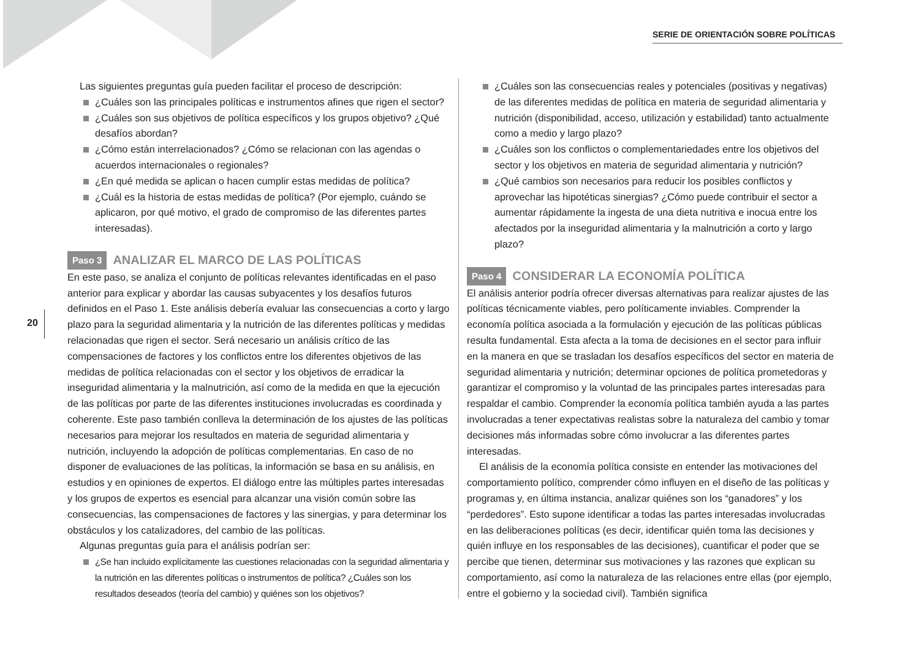SERIE DE ORIENTACIÓN SOBRE POLÍTICAS
20
Las siguientes preguntas guía pueden facilitar el proceso de descripción:
¿Cuáles son las principales políticas e instrumentos afines que rigen el sector?
¿Cuáles son sus objetivos de política específicos y los grupos objetivo? ¿Qué desafíos abordan?
¿Cómo están interrelacionados? ¿Cómo se relacionan con las agendas o acuerdos internacionales o regionales?
¿En qué medida se aplican o hacen cumplir estas medidas de política?
¿Cuál es la historia de estas medidas de política? (Por ejemplo, cuándo se aplicaron, por qué motivo, el grado de compromiso de las diferentes partes interesadas).
Paso 3 ANALIZAR EL MARCO DE LAS POLÍTICAS
En este paso, se analiza el conjunto de políticas relevantes identificadas en el paso anterior para explicar y abordar las causas subyacentes y los desafíos futuros definidos en el Paso 1. Este análisis debería evaluar las consecuencias a corto y largo plazo para la seguridad alimentaria y la nutrición de las diferentes políticas y medidas relacionadas que rigen el sector. Será necesario un análisis crítico de las compensaciones de factores y los conflictos entre los diferentes objetivos de las medidas de política relacionadas con el sector y los objetivos de erradicar la inseguridad alimentaria y la malnutrición, así como de la medida en que la ejecución de las políticas por parte de las diferentes instituciones involucradas es coordinada y coherente. Este paso también conlleva la determinación de los ajustes de las políticas necesarios para mejorar los resultados en materia de seguridad alimentaria y nutrición, incluyendo la adopción de políticas complementarias. En caso de no disponer de evaluaciones de las políticas, la información se basa en su análisis, en estudios y en opiniones de expertos. El diálogo entre las múltiples partes interesadas y los grupos de expertos es esencial para alcanzar una visión común sobre las consecuencias, las compensaciones de factores y las sinergias, y para determinar los obstáculos y los catalizadores, del cambio de las políticas.
Algunas preguntas guía para el análisis podrían ser:
¿Se han incluido explícitamente las cuestiones relacionadas con la seguridad alimentaria y la nutrición en las diferentes políticas o instrumentos de política? ¿Cuáles son los resultados deseados (teoría del cambio) y quiénes son los objetivos?
¿Cuáles son las consecuencias reales y potenciales (positivas y negativas) de las diferentes medidas de política en materia de seguridad alimentaria y nutrición (disponibilidad, acceso, utilización y estabilidad) tanto actualmente como a medio y largo plazo?
¿Cuáles son los conflictos o complementariedades entre los objetivos del sector y los objetivos en materia de seguridad alimentaria y nutrición?
¿Qué cambios son necesarios para reducir los posibles conflictos y aprovechar las hipotéticas sinergias? ¿Cómo puede contribuir el sector a aumentar rápidamente la ingesta de una dieta nutritiva e inocua entre los afectados por la inseguridad alimentaria y la malnutrición a corto y largo plazo?
Paso 4 CONSIDERAR LA ECONOMÍA POLÍTICA
El análisis anterior podría ofrecer diversas alternativas para realizar ajustes de las políticas técnicamente viables, pero políticamente inviables. Comprender la economía política asociada a la formulación y ejecución de las políticas públicas resulta fundamental. Esta afecta a la toma de decisiones en el sector para influir en la manera en que se trasladan los desafíos específicos del sector en materia de seguridad alimentaria y nutrición; determinar opciones de política prometedoras y garantizar el compromiso y la voluntad de las principales partes interesadas para respaldar el cambio. Comprender la economía política también ayuda a las partes involucradas a tener expectativas realistas sobre la naturaleza del cambio y tomar decisiones más informadas sobre cómo involucrar a las diferentes partes interesadas.
El análisis de la economía política consiste en entender las motivaciones del comportamiento político, comprender cómo influyen en el diseño de las políticas y programas y, en última instancia, analizar quiénes son los “ganadores” y los “perdedores”. Esto supone identificar a todas las partes interesadas involucradas en las deliberaciones políticas (es decir, identificar quién toma las decisiones y quién influye en los responsables de las decisiones), cuantificar el poder que se percibe que tienen, determinar sus motivaciones y las razones que explican su comportamiento, así como la naturaleza de las relaciones entre ellas (por ejemplo, entre el gobierno y la sociedad civil). También significa